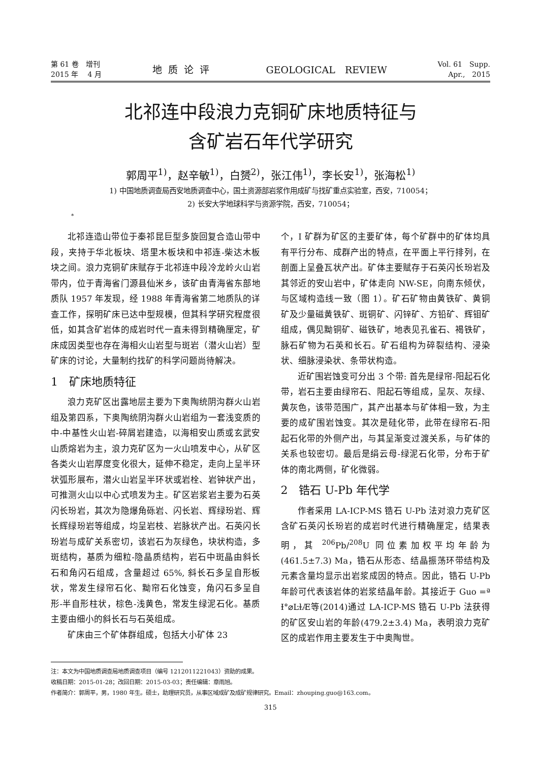第 61 卷　增刊
2015 年　 4 月
地质论评 GEOLOGICAL　REVIEW
Vol. 61　Supp.
Apr.,　2015
北祁连中段浪力克铜矿床地质特征与
含矿岩石年代学研究
郭周平<sup>1)</sup>，赵辛敏<sup>1)</sup>，白赟<sup>2)</sup>，张江伟<sup>1)</sup>，李长安<sup>1)</sup>，张海松<sup>1)</sup>
1) 中国地质调查局西安地质调查中心，国土资源部岩浆作用成矿与找矿重点实验室，西安，710054；
2) 长安大学地球科学与资源学院，西安，710054；
*
北祁连造山带位于秦祁昆巨型多旋回复合造山带中段，夹持于华北板块、塔里木板块和中祁连-柴达木板块之间。浪力克铜矿床赋存于北祁连中段冷龙岭火山岩带内，位于青海省门源县仙米乡，该矿由青海省东部地质队 1957 年发现，经 1988 年青海省第二地质队的详查工作，探明矿床已达中型规模，但其科学研究程度很低，如其含矿岩体的成岩时代一直未得到精确厘定，矿床成因类型也存在海相火山岩型与斑岩（潜火山岩）型矿床的讨论，大量制约找矿的科学问题尚待解决。
1　矿床地质特征
浪力克矿区出露地层主要为下奥陶统阴沟群火山岩组及第四系，下奥陶统阴沟群火山岩组为一套浅变质的中-中基性火山岩-碎屑岩建造，以海相安山质或玄武安山质熔岩为主，浪力克矿区为一火山喷发中心，从矿区各类火山岩厚度变化很大，延伸不稳定，走向上呈半环状弧形展布，潜火山岩呈半环状或岩栓、岩钟状产出，可推测火山以中心式喷发为主。矿区岩浆岩主要为石英闪长玢岩，其次为隐爆角砾岩、闪长岩、辉绿玢岩、辉长辉绿玢岩等组成，均呈岩枝、岩脉状产出。石英闪长玢岩与成矿关系密切，该岩石为灰绿色，块状构造，多斑结构，基质为细粒-隐晶质结构，岩石中斑晶由斜长石和角闪石组成，含量超过 65%, 斜长石多呈自形板状，常发生绿帘石化、黝帘石化蚀变，角闪石多呈自形-半自形柱状，棕色-浅黄色，常发生绿泥石化。基质主要由细小的斜长石与石英组成。
矿床由三个矿体群组成，包括大小矿体 23
个，I 矿群为矿区的主要矿体，每个矿群中的矿体均具有平行分布、成群产出的特点，在平面上平行排列，在剖面上呈叠瓦状产出。矿体主要赋存于石英闪长玢岩及其邻近的安山岩中，矿体走向 NW-SE，向南东倾伏，与区域构造线一致（图 1）。矿石矿物由黄铁矿、黄铜矿及少量磁黄铁矿、斑铜矿、闪锌矿、方铅矿、辉钼矿组成，偶见黝铜矿、磁铁矿，地表见孔雀石、褐铁矿，脉石矿物为石英和长石。矿石组构为碎裂结构、浸染状、细脉浸染状、条带状构造。
近矿围岩蚀变可分出 3 个带: 首先是绿帘-阳起石化带，岩石主要由绿帘石、阳起石等组成，呈灰、灰绿、黄灰色，该带范围广，其产出基本与矿体相一致，为主要的成矿围岩蚀变。其次是硅化带，此带在绿帘石-阳起石化带的外侧产出，与其呈渐变过渡关系，与矿体的关系也较密切。最后是绢云母-绿泥石化带，分布于矿体的南北两侧，矿化微弱。
2　锆石 U-Pb 年代学
作者采用 LA-ICP-MS 锆石 U-Pb 法对浪力克矿区含矿石英闪长玢岩的成岩时代进行精确厘定，结果表明，其 <sup>206</sup>Pb/<sup>208</sup>U 同位素加权平均年龄为 (461.5±7.3) Ma，锆石从形态、结晶振荡环带结构及元素含量均显示出岩浆成因的特点。因此，锆石 U-Pb 年龄可代表该岩体的岩浆结晶年龄。其接近于 Guo =ª Ɨ°⌀ĿɫÆ等(2014)通过 LA-ICP-MS 锆石 U-Pb 法获得的矿区安山岩的年龄(479.2±3.4) Ma，表明浪力克矿区的成岩作用主要发生于中奥陶世。
注：本文为中国地质调查局地质调查项目（编号 1212011221043）资助的成果。
收稿日期：2015-01-28；改回日期：2015-03-03；责任编辑：章雨旭。
作者简介：郭周平，男，1980 年生。硕士，助理研究员，从事区域成矿及成矿规律研究。Email：zhouping.guo@163.com。
315